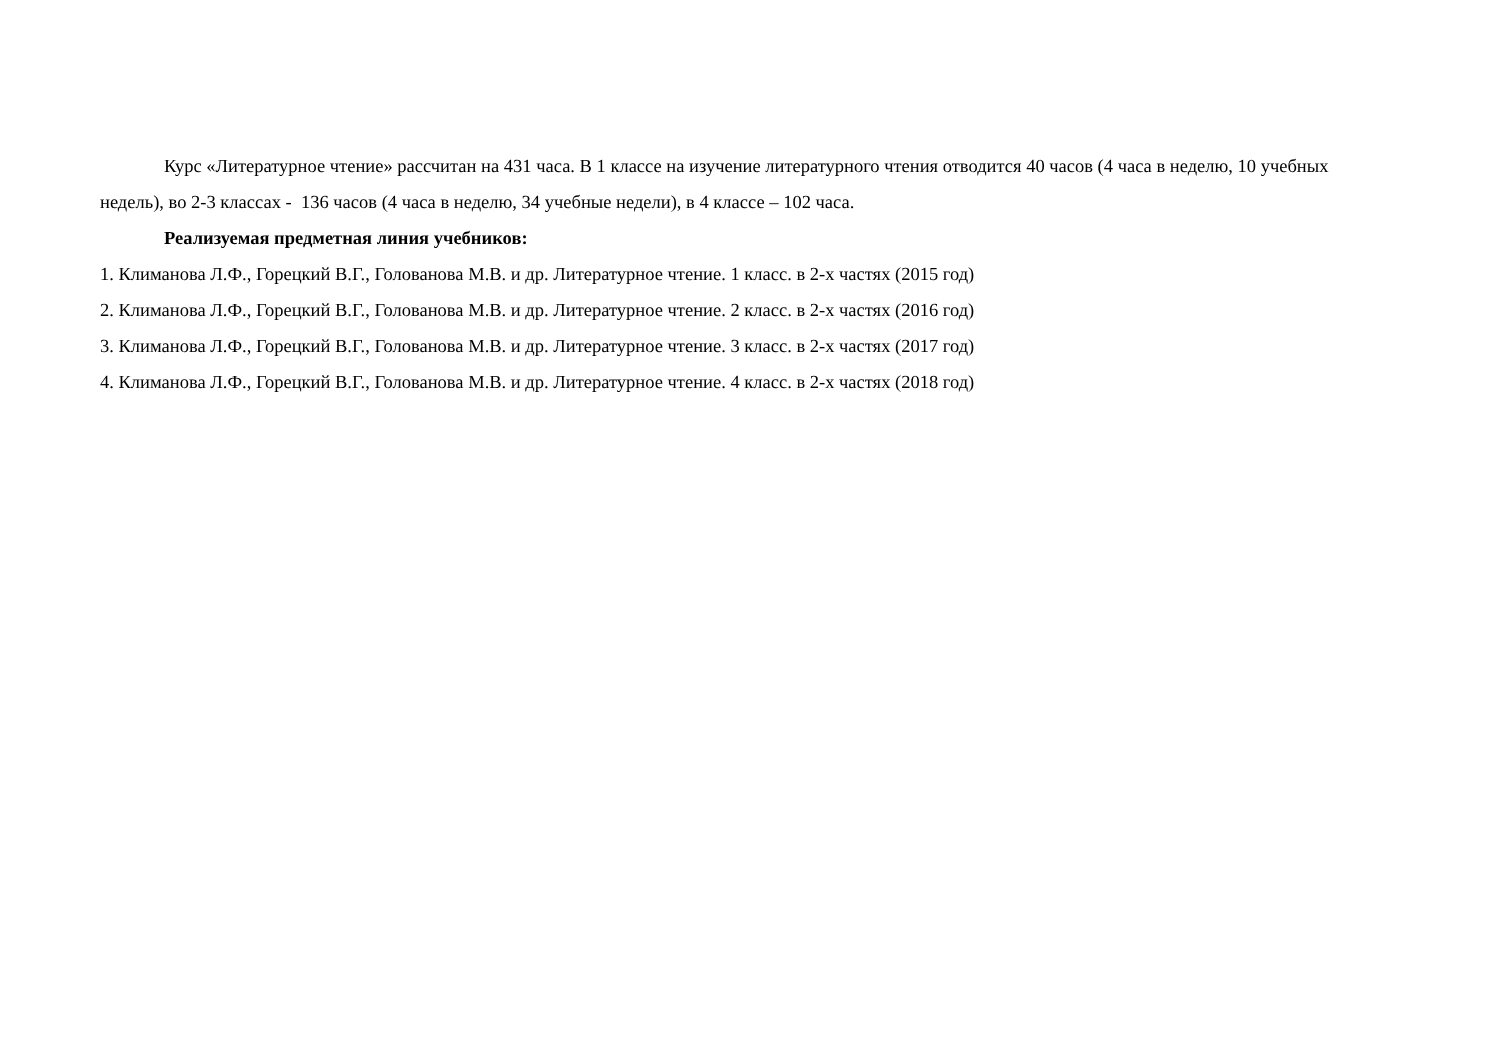Курс «Литературное чтение» рассчитан на 431 часа. В 1 классе на изучение литературного чтения отводится 40 часов (4 часа в неделю, 10 учебных недель), во 2-3 классах - 136 часов (4 часа в неделю, 34 учебные недели), в 4 классе – 102 часа.
Реализуемая предметная линия учебников:
1. Климанова Л.Ф., Горецкий В.Г., Голованова М.В. и др. Литературное чтение. 1 класс. в 2-х частях (2015 год)
2. Климанова Л.Ф., Горецкий В.Г., Голованова М.В. и др. Литературное чтение. 2 класс. в 2-х частях (2016 год)
3. Климанова Л.Ф., Горецкий В.Г., Голованова М.В. и др. Литературное чтение. 3 класс. в 2-х частях (2017 год)
4. Климанова Л.Ф., Горецкий В.Г., Голованова М.В. и др. Литературное чтение. 4 класс. в 2-х частях (2018 год)